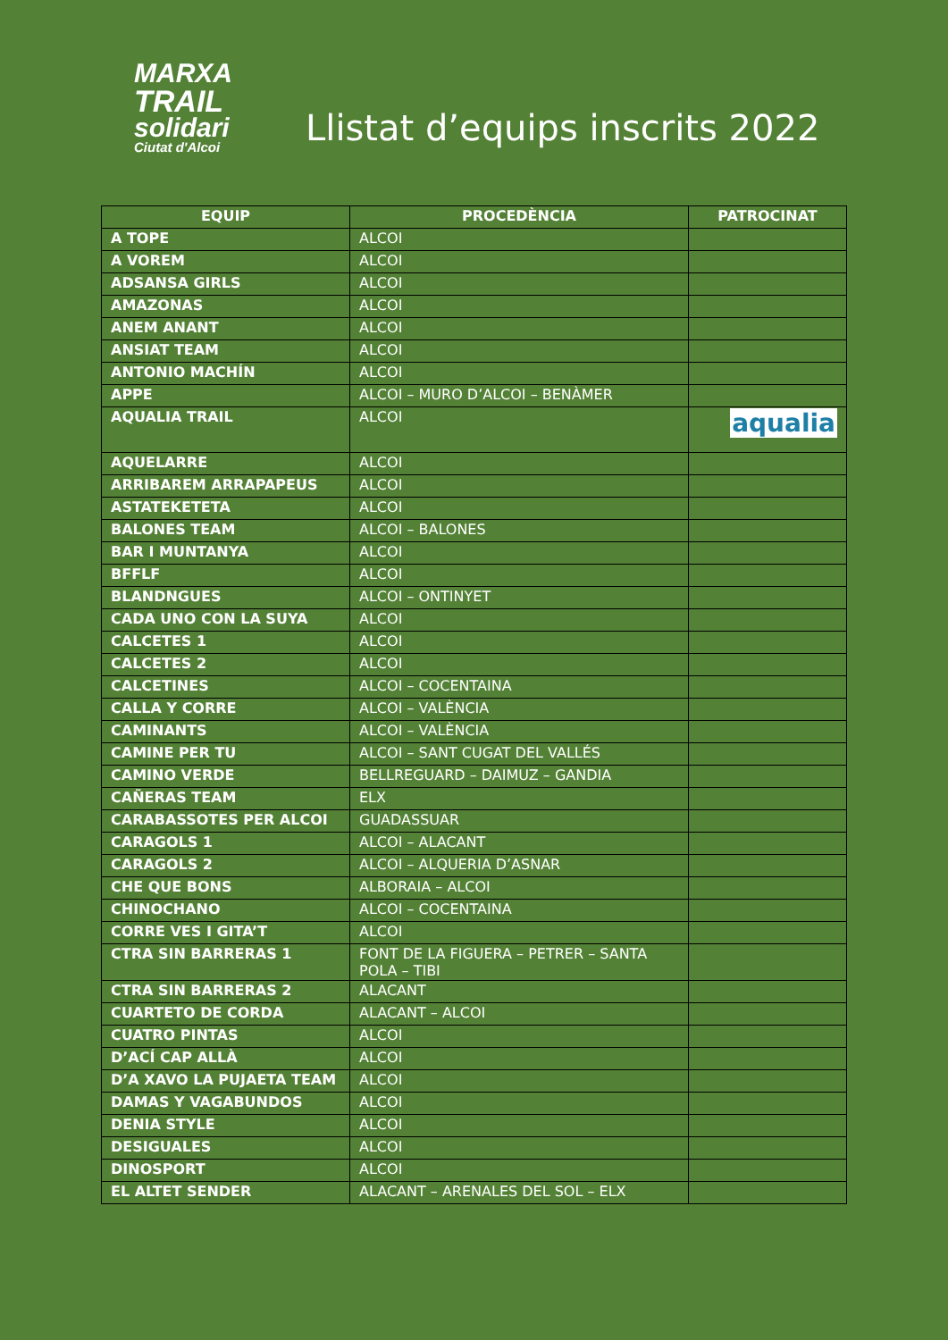MARXA
TRAIL
solidari
Ciutat d'Alcoi
Llistat d’equips inscrits 2022
| EQUIP | PROCEDÈNCIA | PATROCINAT |
| --- | --- | --- |
| A TOPE | ALCOI | |
| A VOREM | ALCOI | |
| ADSANSA GIRLS | ALCOI | |
| AMAZONAS | ALCOI | |
| ANEM ANANT | ALCOI | |
| ANSIAT TEAM | ALCOI | |
| ANTONIO MACHÍN | ALCOI | |
| APPE | ALCOI – MURO D’ALCOI – BENÀMER | |
| AQUALIA TRAIL | ALCOI | aqualia |
| AQUELARRE | ALCOI | |
| ARRIBAREM ARRAPAPEUS | ALCOI | |
| ASTATEKETETA | ALCOI | |
| BALONES TEAM | ALCOI – BALONES | |
| BAR I MUNTANYA | ALCOI | |
| BFFLF | ALCOI | |
| BLANDNGUES | ALCOI – ONTINYET | |
| CADA UNO CON LA SUYA | ALCOI | |
| CALCETES 1 | ALCOI | |
| CALCETES 2 | ALCOI | |
| CALCETINES | ALCOI – COCENTAINA | |
| CALLA Y CORRE | ALCOI – VALÈNCIA | |
| CAMINANTS | ALCOI – VALÈNCIA | |
| CAMINE PER TU | ALCOI – SANT CUGAT DEL VALLÉS | |
| CAMINO VERDE | BELLREGUARD – DAIMUZ – GANDIA | |
| CAÑERAS TEAM | ELX | |
| CARABASSOTES PER ALCOI | GUADASSUAR | |
| CARAGOLS 1 | ALCOI – ALACANT | |
| CARAGOLS 2 | ALCOI – ALQUERIA D’ASNAR | |
| CHE QUE BONS | ALBORAIA – ALCOI | |
| CHINOCHANO | ALCOI – COCENTAINA | |
| CORRE VES I GITA’T | ALCOI | |
| CTRA SIN BARRERAS 1 | FONT DE LA FIGUERA – PETRER – SANTA POLA – TIBI | |
| CTRA SIN BARRERAS 2 | ALACANT | |
| CUARTETO DE CORDA | ALACANT – ALCOI | |
| CUATRO PINTAS | ALCOI | |
| D’ACÍ CAP ALLÀ | ALCOI | |
| D’A XAVO LA PUJAETA TEAM | ALCOI | |
| DAMAS Y VAGABUNDOS | ALCOI | |
| DENIA STYLE | ALCOI | |
| DESIGUALES | ALCOI | |
| DINOSPORT | ALCOI | |
| EL ALTET SENDER | ALACANT – ARENALES DEL SOL – ELX | |